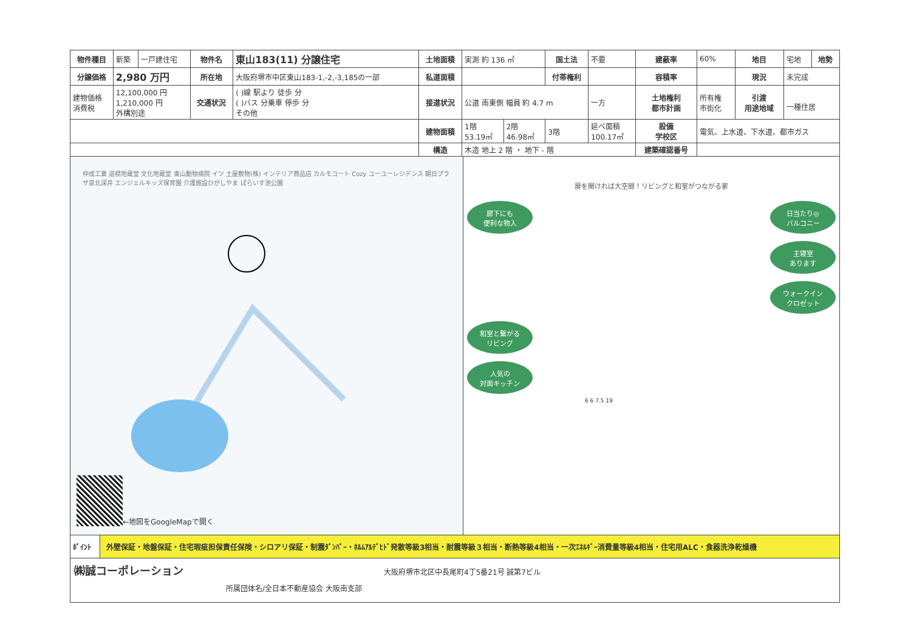| 物件種目 | 新築 | 一戸建住宅 | 物件名 | 東山183(11) 分譲住宅 | 土地面積 | 実測 約 136 ㎡ | | 国土法 | 不要 | 建蔽率 | 60% | 地目 | 宅地 | 地勢 |
| 分譲価格 | 2,980 万円 | | 所在地 | 大阪府堺市中区東山183-1,-2,-3,185の一部 | 私道面積 | | | 付帯権利 | | 容積率 | | 現況 | 未完成 | |
| 建物価格 消費税 | 12,100,000 円 1,210,000 円 外構別途 | | 交通状況 | ( )線 駅より 徒歩 分 ( )バス 分乗車 停歩 分 その他 | 接道状況 | 公道 南東側 幅員 約 4.7 m | | | 一方 | 土地権利 都市計画 | 所有権 市街化 | 引渡 用途地域 | 一種住居 | |
| | | | | | 建物面積 | 1階 53.19㎡ | 2階 46.98㎡ | 3階 | 延べ面積 100.17㎡ | 設備 学校区 | 電気、上水道、下水道、都市ガス | | | |
| | | | | | 構造 | 木造 地上 2 階 ・ 地下 - 階 | | | | 建築確認番号 | | | | |
仲成工業 道標地蔵堂 文化地蔵堂 東山動物病院 イツ 土屋敷物(株) インテリア商品店 カルモコート Cozy ユーユーレジデンス 朝日プラザ泉北深井 エンジェルキッズ保育園 介護施設ひがしやま ぱらいす池公園
←地図をGoogleMapで開く
扉を開ければ大空間！リビングと和室がつながる家
廊下にも
便利な物入
日当たり◎
バルコニー
主寝室
あります
ウォークイン
クロゼット
和室と繋がる
リビング
人気の
対面キッチン
6 6 7.5 19
ﾎﾟｲﾝﾄ 外壁保証・地盤保証・住宅瑕疵担保責任保険・シロアリ保証・制震ﾀﾞﾝﾊﾟｰ・ﾎﾙﾑｱﾙﾃﾞﾋﾄﾞ発散等級3相当・耐震等級３相当・断熱等級4相当・一次ｴﾈﾙｷﾞｰ消費量等級4相当・住宅用ALC・食器洗浄乾燥機
㈱誠コーポレーション 大阪府堺市北区中長尾町4丁5番21号 誠第7ビル
所属団体名/全日本不動産協会 大阪南支部